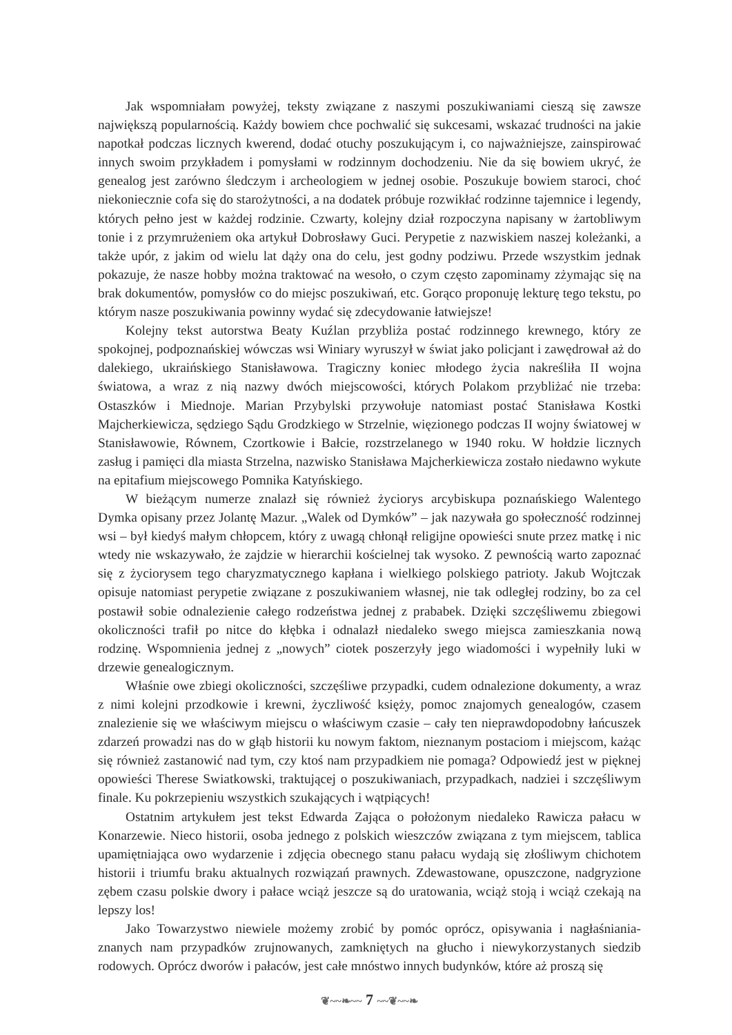Jak wspomniałam powyżej, teksty związane z naszymi poszukiwaniami cieszą się zawsze największą popularnością. Każdy bowiem chce pochwalić się sukcesami, wskazać trudności na jakie napotkał podczas licznych kwerend, dodać otuchy poszukującym i, co najważniejsze, zainspirować innych swoim przykładem i pomysłami w rodzinnym dochodzeniu. Nie da się bowiem ukryć, że genealog jest zarówno śledczym i archeologiem w jednej osobie. Poszukuje bowiem staroci, choć niekoniecznie cofa się do starożytności, a na dodatek próbuje rozwikłać rodzinne tajemnice i legendy, których pełno jest w każdej rodzinie. Czwarty, kolejny dział rozpoczyna napisany w żartobliwym tonie i z przymrużeniem oka artykuł Dobrosławy Guci. Perypetie z nazwiskiem naszej koleżanki, a także upór, z jakim od wielu lat dąży ona do celu, jest godny podziwu. Przede wszystkim jednak pokazuje, że nasze hobby można traktować na wesoło, o czym często zapominamy zżymając się na brak dokumentów, pomysłów co do miejsc poszukiwań, etc. Gorąco proponuję lekturę tego tekstu, po którym nasze poszukiwania powinny wydać się zdecydowanie łatwiejsze!
Kolejny tekst autorstwa Beaty Kuźlan przybliża postać rodzinnego krewnego, który ze spokojnej, podpoznańskiej wówczas wsi Winiary wyruszył w świat jako policjant i zawędrował aż do dalekiego, ukraińskiego Stanisławowa. Tragiczny koniec młodego życia nakreśliła II wojna światowa, a wraz z nią nazwy dwóch miejscowości, których Polakom przybliżać nie trzeba: Ostaszków i Miednoje. Marian Przybylski przywołuje natomiast postać Stanisława Kostki Majcherkiewicza, sędziego Sądu Grodzkiego w Strzelnie, więzionego podczas II wojny światowej w Stanisławowie, Równem, Czortkowie i Bałcie, rozstrzelanego w 1940 roku. W hołdzie licznych zasług i pamięci dla miasta Strzelna, nazwisko Stanisława Majcherkiewicza zostało niedawno wykute na epitafium miejscowego Pomnika Katyńskiego.
W bieżącym numerze znalazł się również życiorys arcybiskupa poznańskiego Walentego Dymka opisany przez Jolantę Mazur. „Walek od Dymków” – jak nazywała go społeczność rodzinnej wsi – był kiedyś małym chłopcem, który z uwagą chłonął religijne opowieści snute przez matkę i nic wtedy nie wskazywało, że zajdzie w hierarchii kościelnej tak wysoko. Z pewnością warto zapoznać się z życiorysem tego charyzmatycznego kapłana i wielkiego polskiego patrioty. Jakub Wojtczak opisuje natomiast perypetie związane z poszukiwaniem własnej, nie tak odległej rodziny, bo za cel postawił sobie odnalezienie całego rodzeństwa jednej z prababek. Dzięki szczęśliwemu zbiegowi okoliczności trafił po nitce do kłębka i odnalazł niedaleko swego miejsca zamieszkania nową rodzinę. Wspomnienia jednej z „nowych” ciotek poszerzyły jego wiadomości i wypełniły luki w drzewie genealogicznym.
Właśnie owe zbiegi okoliczności, szczęśliwe przypadki, cudem odnalezione dokumenty, a wraz z nimi kolejni przodkowie i krewni, życzliwość księży, pomoc znajomych genealogów, czasem znalezienie się we właściwym miejscu o właściwym czasie – cały ten nieprawdopodobny łańcuszek zdarzeń prowadzi nas do w głąb historii ku nowym faktom, nieznanym postaciom i miejscom, każąc się również zastanowić nad tym, czy ktoś nam przypadkiem nie pomaga? Odpowiedź jest w pięknej opowieści Therese Swiatkowski, traktującej o poszukiwaniach, przypadkach, nadziei i szczęśliwym finale. Ku pokrzepieniu wszystkich szukających i wątpiących!
Ostatnim artykułem jest tekst Edwarda Zająca o położonym niedaleko Rawicza pałacu w Konarzewie. Nieco historii, osoba jednego z polskich wieszczów związana z tym miejscem, tablica upamiętniająca owo wydarzenie i zdjęcia obecnego stanu pałacu wydają się złośliwym chichotem historii i triumfu braku aktualnych rozwiązań prawnych. Zdewastowane, opuszczone, nadgryzione zębem czasu polskie dwory i pałace wciąż jeszcze są do uratowania, wciąż stoją i wciąż czekają na lepszy los!
Jako Towarzystwo niewiele możemy zrobić by pomóc oprócz, opisywania i nagłaśniania­znanych nam przypadków zrujnowanych, zamkniętych na głucho i niewykorzystanych siedzib rodowych. Oprócz dworów i pałaców, jest całe mnóstwo innych budynków, które aż proszą się
❦~~❧~~ 7 ~~❦~~❧